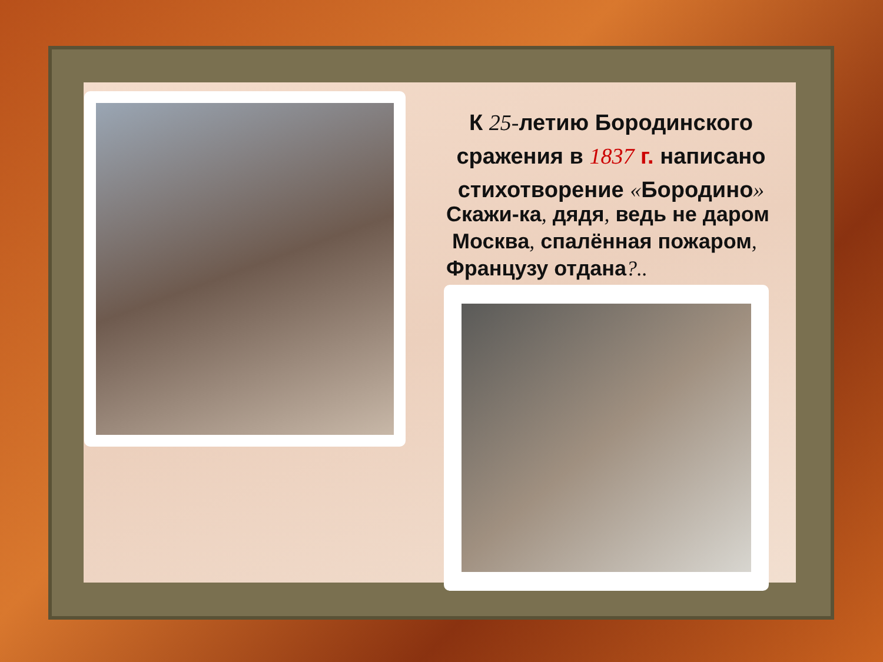К 25-летию Бородинского сражения в 1837 г. написано стихотворение «Бородино»
Скажи-ка, дядя, ведь не даром
Москва, спалённая пожаром,
Французу отдана?..